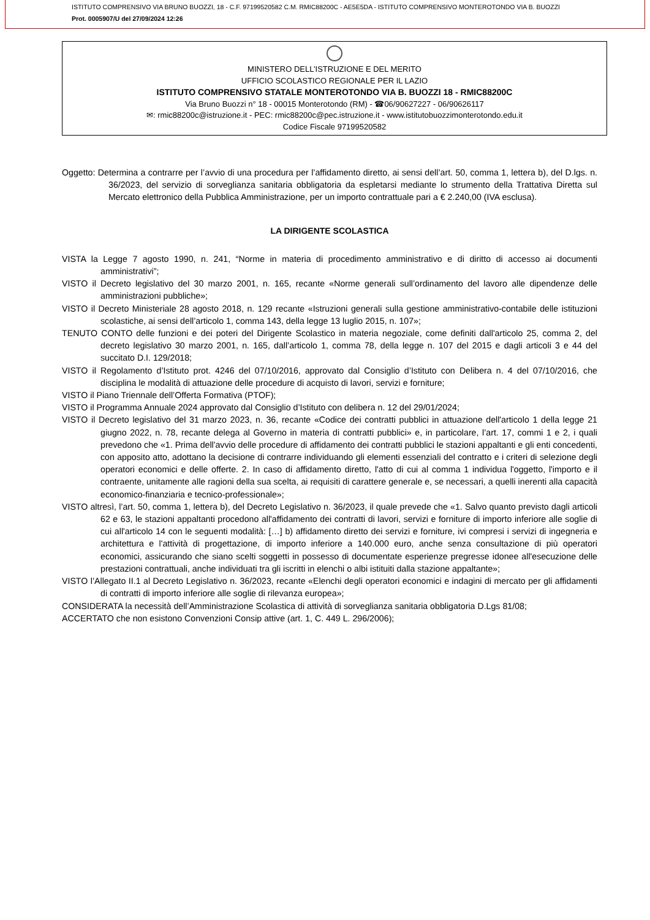ISTITUTO COMPRENSIVO VIA BRUNO BUOZZI, 18 - C.F. 97199520582 C.M. RMIC88200C - AE5E5DA - ISTITUTO COMPRENSIVO MONTEROTONDO VIA B. BUOZZI
Prot. 0005907/U del 27/09/2024 12:26
MINISTERO DELL’ISTRUZIONE E DEL MERITO
UFFICIO SCOLASTICO REGIONALE PER IL LAZIO
ISTITUTO COMPRENSIVO STATALE MONTEROTONDO VIA B. BUOZZI 18 - RMIC88200C
Via Bruno Buozzi n° 18 - 00015 Monterotondo (RM) - ☎06/90627227 - 06/90626117
✉: rmic88200c@istruzione.it - PEC: rmic88200c@pec.istruzione.it - www.istitutobuozzimonterotondo.edu.it
Codice Fiscale 97199520582
Oggetto: Determina a contrarre per l’avvio di una procedura per l’affidamento diretto, ai sensi dell’art. 50, comma 1, lettera b), del D.lgs. n. 36/2023, del servizio di sorveglianza sanitaria obbligatoria da espletarsi mediante lo strumento della Trattativa Diretta sul Mercato elettronico della Pubblica Amministrazione, per un importo contrattuale pari a € 2.240,00 (IVA esclusa).
LA DIRIGENTE SCOLASTICA
VISTA la Legge 7 agosto 1990, n. 241, “Norme in materia di procedimento amministrativo e di diritto di accesso ai documenti amministrativi”;
VISTO il Decreto legislativo del 30 marzo 2001, n. 165, recante «Norme generali sull’ordinamento del lavoro alle dipendenze delle amministrazioni pubbliche»;
VISTO il Decreto Ministeriale 28 agosto 2018, n. 129 recante «Istruzioni generali sulla gestione amministrativo-contabile delle istituzioni scolastiche, ai sensi dell’articolo 1, comma 143, della legge 13 luglio 2015, n. 107»;
TENUTO CONTO delle funzioni e dei poteri del Dirigente Scolastico in materia negoziale, come definiti dall'articolo 25, comma 2, del decreto legislativo 30 marzo 2001, n. 165, dall’articolo 1, comma 78, della legge n. 107 del 2015 e dagli articoli 3 e 44 del succitato D.I. 129/2018;
VISTO il Regolamento d’Istituto prot. 4246 del 07/10/2016, approvato dal Consiglio d’Istituto con Delibera n. 4 del 07/10/2016, che disciplina le modalità di attuazione delle procedure di acquisto di lavori, servizi e forniture;
VISTO il Piano Triennale dell’Offerta Formativa (PTOF);
VISTO il Programma Annuale 2024 approvato dal Consiglio d’Istituto con delibera n. 12 del 29/01/2024;
VISTO il Decreto legislativo del 31 marzo 2023, n. 36, recante «Codice dei contratti pubblici in attuazione dell'articolo 1 della legge 21 giugno 2022, n. 78, recante delega al Governo in materia di contratti pubblici» e, in particolare, l’art. 17, commi 1 e 2, i quali prevedono che «1. Prima dell'avvio delle procedure di affidamento dei contratti pubblici le stazioni appaltanti e gli enti concedenti, con apposito atto, adottano la decisione di contrarre individuando gli elementi essenziali del contratto e i criteri di selezione degli operatori economici e delle offerte. 2. In caso di affidamento diretto, l'atto di cui al comma 1 individua l'oggetto, l'importo e il contraente, unitamente alle ragioni della sua scelta, ai requisiti di carattere generale e, se necessari, a quelli inerenti alla capacità economico-finanziaria e tecnico-professionale»;
VISTO altresì, l’art. 50, comma 1, lettera b), del Decreto Legislativo n. 36/2023, il quale prevede che «1. Salvo quanto previsto dagli articoli 62 e 63, le stazioni appaltanti procedono all'affidamento dei contratti di lavori, servizi e forniture di importo inferiore alle soglie di cui all'articolo 14 con le seguenti modalità: […] b) affidamento diretto dei servizi e forniture, ivi compresi i servizi di ingegneria e architettura e l'attività di progettazione, di importo inferiore a 140.000 euro, anche senza consultazione di più operatori economici, assicurando che siano scelti soggetti in possesso di documentate esperienze pregresse idonee all'esecuzione delle prestazioni contrattuali, anche individuati tra gli iscritti in elenchi o albi istituiti dalla stazione appaltante»;
VISTO l’Allegato II.1 al Decreto Legislativo n. 36/2023, recante «Elenchi degli operatori economici e indagini di mercato per gli affidamenti di contratti di importo inferiore alle soglie di rilevanza europea»;
CONSIDERATA la necessità dell’Amministrazione Scolastica di attività di sorveglianza sanitaria obbligatoria D.Lgs 81/08;
ACCERTATO che non esistono Convenzioni Consip attive (art. 1, C. 449 L. 296/2006);